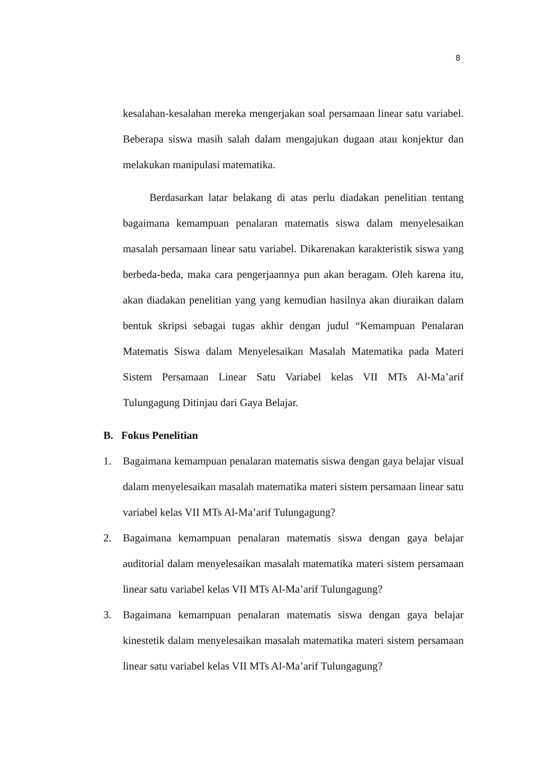8
kesalahan-kesalahan mereka mengerjakan soal persamaan linear satu variabel. Beberapa siswa masih salah dalam mengajukan dugaan atau konjektur dan melakukan manipulasi matematika.
Berdasarkan latar belakang di atas perlu diadakan penelitian tentang bagaimana kemampuan penalaran matematis siswa dalam menyelesaikan masalah persamaan linear satu variabel. Dikarenakan karakteristik siswa yang berbeda-beda, maka cara pengerjaannya pun akan beragam. Oleh karena itu, akan diadakan penelitian yang yang kemudian hasilnya akan diuraikan dalam bentuk skripsi sebagai tugas akhir dengan judul “Kemampuan Penalaran Matematis Siswa dalam Menyelesaikan Masalah Matematika pada Materi Sistem Persamaan Linear Satu Variabel kelas VII MTs Al-Ma’arif Tulungagung Ditinjau dari Gaya Belajar.
B. Fokus Penelitian
1. Bagaimana kemampuan penalaran matematis siswa dengan gaya belajar visual dalam menyelesaikan masalah matematika materi sistem persamaan linear satu variabel kelas VII MTs Al-Ma’arif Tulungagung?
2. Bagaimana kemampuan penalaran matematis siswa dengan gaya belajar auditorial dalam menyelesaikan masalah matematika materi sistem persamaan linear satu variabel kelas VII MTs Al-Ma’arif Tulungagung?
3. Bagaimana kemampuan penalaran matematis siswa dengan gaya belajar kinestetik dalam menyelesaikan masalah matematika materi sistem persamaan linear satu variabel kelas VII MTs Al-Ma’arif Tulungagung?